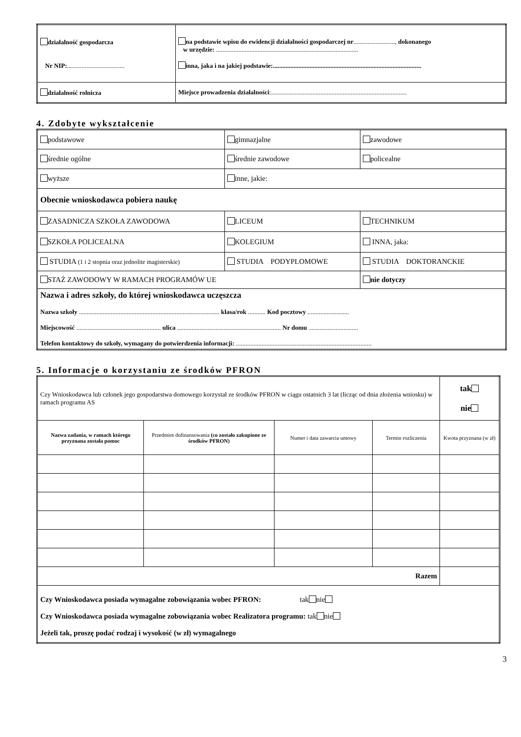| działalność gospodarcza Nr NIP: .................................... | na podstawie wpisu do ewidencji działalności gospodarczej nr .........................., dokonanego w urzędzie: ......................................................................................... inna, jaka i na jakiej podstawie:............................................................................................. |
| działalność rolnicza | Miejsce prowadzenia działalności :..................................................................................... |
4. Zdobyte wykształcenie
| podstawowe | gimnazjalne | zawodowe |
| średnie ogólne | średnie zawodowe | policealne |
| wyższe | inne, jakie: | |
| Obecnie wnioskodawca pobiera naukę | | |
| ZASADNICZA SZKOŁA ZAWODOWA | LICEUM | TECHNIKUM |
| SZKOŁA POLICEALNA | KOLEGIUM | INNA, jaka: |
| STUDIA (1 i 2 stopnia oraz jednolite magisterskie) | STUDIA PODYPLOMOWE | STUDIA DOKTORANCKIE |
| STAŻ ZAWODOWY W RAMACH PROGRAMÓW UE | | nie dotyczy |
| Nazwa i adres szkoły, do której wnioskodawca uczęszcza Nazwa szkoły ........................................................................................ klasa/rok ........... Kod pocztowy .......................... Miejscowość ..................................................... ulica ................................................................. Nr domu ............................... Telefon kontaktowy do szkoły, wymagany do potwierdzenia informacji: ..................................................................................... | | |
5. Informacje o korzystaniu ze środków PFRON
| Czy Wnioskodawca lub członek jego gospodarstwa domowego korzystał ze środków PFRON w ciągu ostatnich 3 lat (licząc od dnia złożenia wniosku) w ramach programu AS | | | | tak nie |
| Nazwa zadania, w ramach którego przyznana została pomoc | Przedmiot dofinansowania (co zostało zakupione ze środków PFRON) | Numer i data zawarcia umowy | Termin rozliczenia | Kwota przyznana (w zł) |
| Razem | | | | |
| Czy Wnioskodawca posiada wymagalne zobowiązania wobec PFRON: tak nie Czy Wnioskodawca posiada wymagalne zobowiązania wobec Realizatora programu: tak nie Jeżeli tak, proszę podać rodzaj i wysokość (w zł) wymagalnego | | | | |
3